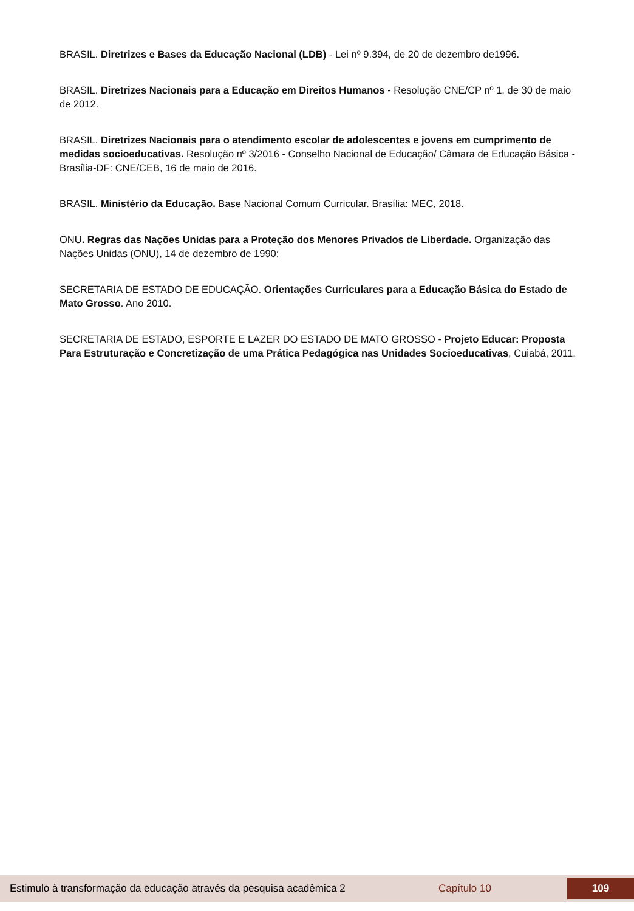BRASIL. Diretrizes e Bases da Educação Nacional (LDB) - Lei nº 9.394, de 20 de dezembro de1996.
BRASIL. Diretrizes Nacionais para a Educação em Direitos Humanos - Resolução CNE/CP nº 1, de 30 de maio de 2012.
BRASIL. Diretrizes Nacionais para o atendimento escolar de adolescentes e jovens em cumprimento de medidas socioeducativas. Resolução nº 3/2016 - Conselho Nacional de Educação/ Câmara de Educação Básica - Brasília-DF: CNE/CEB, 16 de maio de 2016.
BRASIL. Ministério da Educação. Base Nacional Comum Curricular. Brasília: MEC, 2018.
ONU. Regras das Nações Unidas para a Proteção dos Menores Privados de Liberdade. Organização das Nações Unidas (ONU), 14 de dezembro de 1990;
SECRETARIA DE ESTADO DE EDUCAÇÃO. Orientações Curriculares para a Educação Básica do Estado de Mato Grosso. Ano 2010.
SECRETARIA DE ESTADO, ESPORTE E LAZER DO ESTADO DE MATO GROSSO - Projeto Educar: Proposta Para Estruturação e Concretização de uma Prática Pedagógica nas Unidades Socioeducativas, Cuiabá, 2011.
Estimulo à transformação da educação através da pesquisa acadêmica 2 Capítulo 10
109